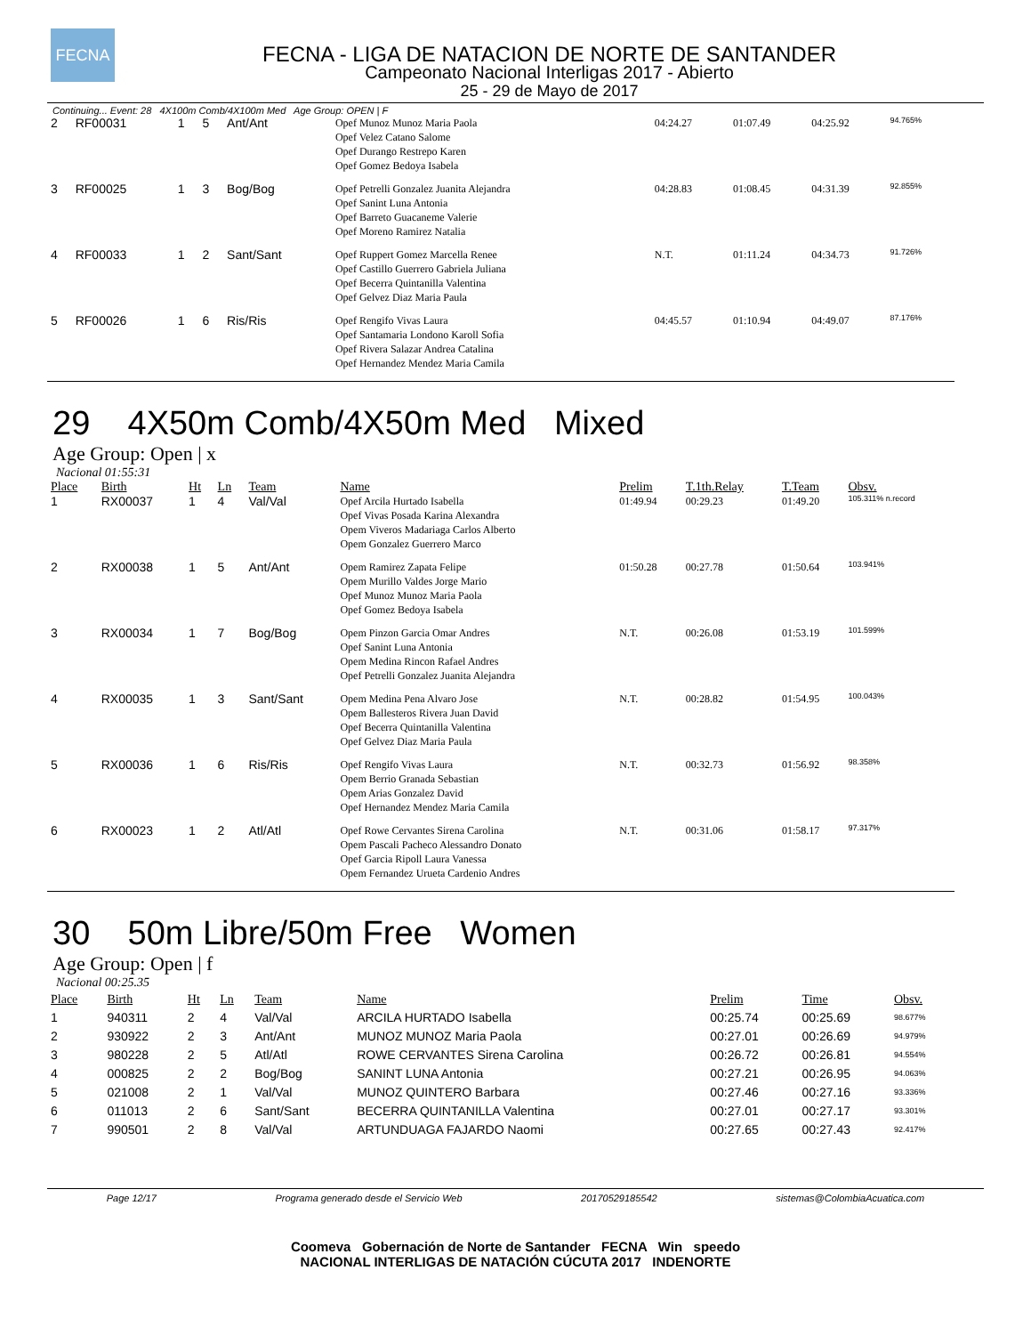FECNA
FECNA - LIGA DE NATACION DE NORTE DE SANTANDER
Campeonato Nacional Interligas 2017 - Abierto
25 - 29 de Mayo de 2017
Continuing... Event: 28 4X100m Comb/4X100m Med Age Group: OPEN | F
| 2 | RF00031 | 1 | 5 | Ant/Ant | Opef Munoz Munoz Maria Paola Opef Velez Catano Salome Opef Durango Restrepo Karen Opef Gomez Bedoya Isabela | 04:24.27 | 01:07.49 | 04:25.92 | 94.765% |
| 3 | RF00025 | 1 | 3 | Bog/Bog | Opef Petrelli Gonzalez Juanita Alejandra Opef Sanint Luna Antonia Opef Barreto Guacaneme Valerie Opef Moreno Ramirez Natalia | 04:28.83 | 01:08.45 | 04:31.39 | 92.855% |
| 4 | RF00033 | 1 | 2 | Sant/Sant | Opef Ruppert Gomez Marcella Renee Opef Castillo Guerrero Gabriela Juliana Opef Becerra Quintanilla Valentina Opef Gelvez Diaz Maria Paula | N.T. | 01:11.24 | 04:34.73 | 91.726% |
| 5 | RF00026 | 1 | 6 | Ris/Ris | Opef Rengifo Vivas Laura Opef Santamaria Londono Karoll Sofia Opef Rivera Salazar Andrea Catalina Opef Hernandez Mendez Maria Camila | 04:45.57 | 01:10.94 | 04:49.07 | 87.176% |
29 4X50m Comb/4X50m Med Mixed
Age Group: Open | x
Nacional 01:55:31
| Place | Birth | Ht | Ln | Team | Name | Prelim | T.1th.Relay | T.Team | Obsv. |
| --- | --- | --- | --- | --- | --- | --- | --- | --- | --- |
| 1 | RX00037 | 1 | 4 | Val/Val | Opef Arcila Hurtado Isabella Opef Vivas Posada Karina Alexandra Opem Viveros Madariaga Carlos Alberto Opem Gonzalez Guerrero Marco | 01:49.94 | 00:29.23 | 01:49.20 | 105.311% n.record |
| 2 | RX00038 | 1 | 5 | Ant/Ant | Opem Ramirez Zapata Felipe Opem Murillo Valdes Jorge Mario Opef Munoz Munoz Maria Paola Opef Gomez Bedoya Isabela | 01:50.28 | 00:27.78 | 01:50.64 | 103.941% |
| 3 | RX00034 | 1 | 7 | Bog/Bog | Opem Pinzon Garcia Omar Andres Opef Sanint Luna Antonia Opem Medina Rincon Rafael Andres Opef Petrelli Gonzalez Juanita Alejandra | N.T. | 00:26.08 | 01:53.19 | 101.599% |
| 4 | RX00035 | 1 | 3 | Sant/Sant | Opem Medina Pena Alvaro Jose Opem Ballesteros Rivera Juan David Opef Becerra Quintanilla Valentina Opef Gelvez Diaz Maria Paula | N.T. | 00:28.82 | 01:54.95 | 100.043% |
| 5 | RX00036 | 1 | 6 | Ris/Ris | Opef Rengifo Vivas Laura Opem Berrio Granada Sebastian Opem Arias Gonzalez David Opef Hernandez Mendez Maria Camila | N.T. | 00:32.73 | 01:56.92 | 98.358% |
| 6 | RX00023 | 1 | 2 | Atl/Atl | Opef Rowe Cervantes Sirena Carolina Opem Pascali Pacheco Alessandro Donato Opef Garcia Ripoll Laura Vanessa Opem Fernandez Urueta Cardenio Andres | N.T. | 00:31.06 | 01:58.17 | 97.317% |
30 50m Libre/50m Free Women
Age Group: Open | f
Nacional 00:25.35
| Place | Birth | Ht | Ln | Team | Name | Prelim | Time | Obsv. |
| --- | --- | --- | --- | --- | --- | --- | --- | --- |
| 1 | 940311 | 2 | 4 | Val/Val | ARCILA HURTADO Isabella | 00:25.74 | 00:25.69 | 98.677% |
| 2 | 930922 | 2 | 3 | Ant/Ant | MUNOZ MUNOZ Maria Paola | 00:27.01 | 00:26.69 | 94.979% |
| 3 | 980228 | 2 | 5 | Atl/Atl | ROWE CERVANTES Sirena Carolina | 00:26.72 | 00:26.81 | 94.554% |
| 4 | 000825 | 2 | 2 | Bog/Bog | SANINT LUNA Antonia | 00:27.21 | 00:26.95 | 94.063% |
| 5 | 021008 | 2 | 1 | Val/Val | MUNOZ QUINTERO Barbara | 00:27.46 | 00:27.16 | 93.336% |
| 6 | 011013 | 2 | 6 | Sant/Sant | BECERRA QUINTANILLA Valentina | 00:27.01 | 00:27.17 | 93.301% |
| 7 | 990501 | 2 | 8 | Val/Val | ARTUNDUAGA FAJARDO Naomi | 00:27.65 | 00:27.43 | 92.417% |
Page 12/17 Programa generado desde el Servicio Web 20170529185542 sistemas@ColombiaAcuatica.com
Coomeva Gobernación de Norte de Santander FECNA Win speedo
NACIONAL INTERLIGAS DE NATACIÓN CÚCUTA 2017 INDENORTE